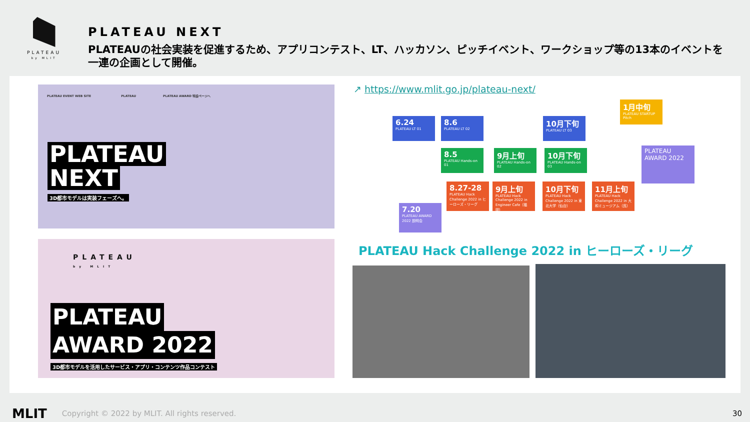PLATEAU
by MLIT
PLATEAU NEXT
PLATEAUの社会実装を促進するため、アプリコンテスト、LT、ハッカソン、ピッチイベント、ワークショップ等の13本のイベントを
一連の企画として開催。
PLATEAU EVENT WEB SITE　　　　　　　　　　PLATEAU　　　　　　　　　PLATEAU AWARD 特設ページへ
PLATEAU
NEXT
3D都市モデルは実装フェーズへ。
PLATEAU
by MLIT
PLATEAU
AWARD 2022
3D都市モデルを活用したサービス・アプリ・コンテンツ作品コンテスト
↗ https://www.mlit.go.jp/plateau-next/
6.24
PLATEAU LT 01
8.6
PLATEAU LT 02
10月下旬
PLATEAU LT 03
1月中旬
PLATEAU STARTUP Pitch
8.5
PLATEAU Hands-on 01
9月上旬
PLATEAU Hands-on 02
10月下旬
PLATEAU Hands-on 03
PLATEAU AWARD 2022
8.27-28
PLATEAU Hack Challenge 2022 in ヒーローズ・リーグ
9月上旬
PLATEAU Hack Challenge 2022 in Engineer Cafe（福岡）
10月下旬
PLATEAU Hack Challenge 2022 in 東北大学（仙台）
11月上旬
PLATEAU Hack Challenge 2022 in 大和ミュージアム（呉）
7.20
PLATEAU AWARD 2022 説明会
PLATEAU Hack Challenge 2022 in ヒーローズ・リーグ
MLIT Copyright © 2022 by MLIT. All rights reserved. 30